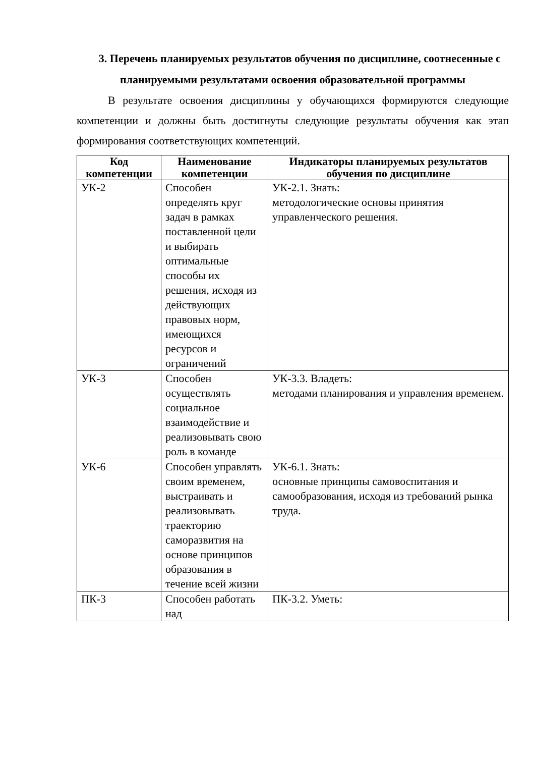3. Перечень планируемых результатов обучения по дисциплине, соотнесенные с планируемыми результатами освоения образовательной программы
В результате освоения дисциплины у обучающихся формируются следующие компетенции и должны быть достигнуты следующие результаты обучения как этап формирования соответствующих компетенций.
| Код компетенции | Наименование компетенции | Индикаторы планируемых результатов обучения по дисциплине |
| --- | --- | --- |
| УК-2 | Способен определять круг задач в рамках поставленной цели и выбирать оптимальные способы их решения, исходя из действующих правовых норм, имеющихся ресурсов и ограничений | УК-2.1. Знать: методологические основы принятия управленческого решения. |
| УК-3 | Способен осуществлять социальное взаимодействие и реализовывать свою роль в команде | УК-3.3. Владеть: методами планирования и управления временем. |
| УК-6 | Способен управлять своим временем, выстраивать и реализовывать траекторию саморазвития на основе принципов образования в течение всей жизни | УК-6.1. Знать: основные принципы самовоспитания и самообразования, исходя из требований рынка труда. |
| ПК-3 | Способен работать над | ПК-3.2. Уметь: |